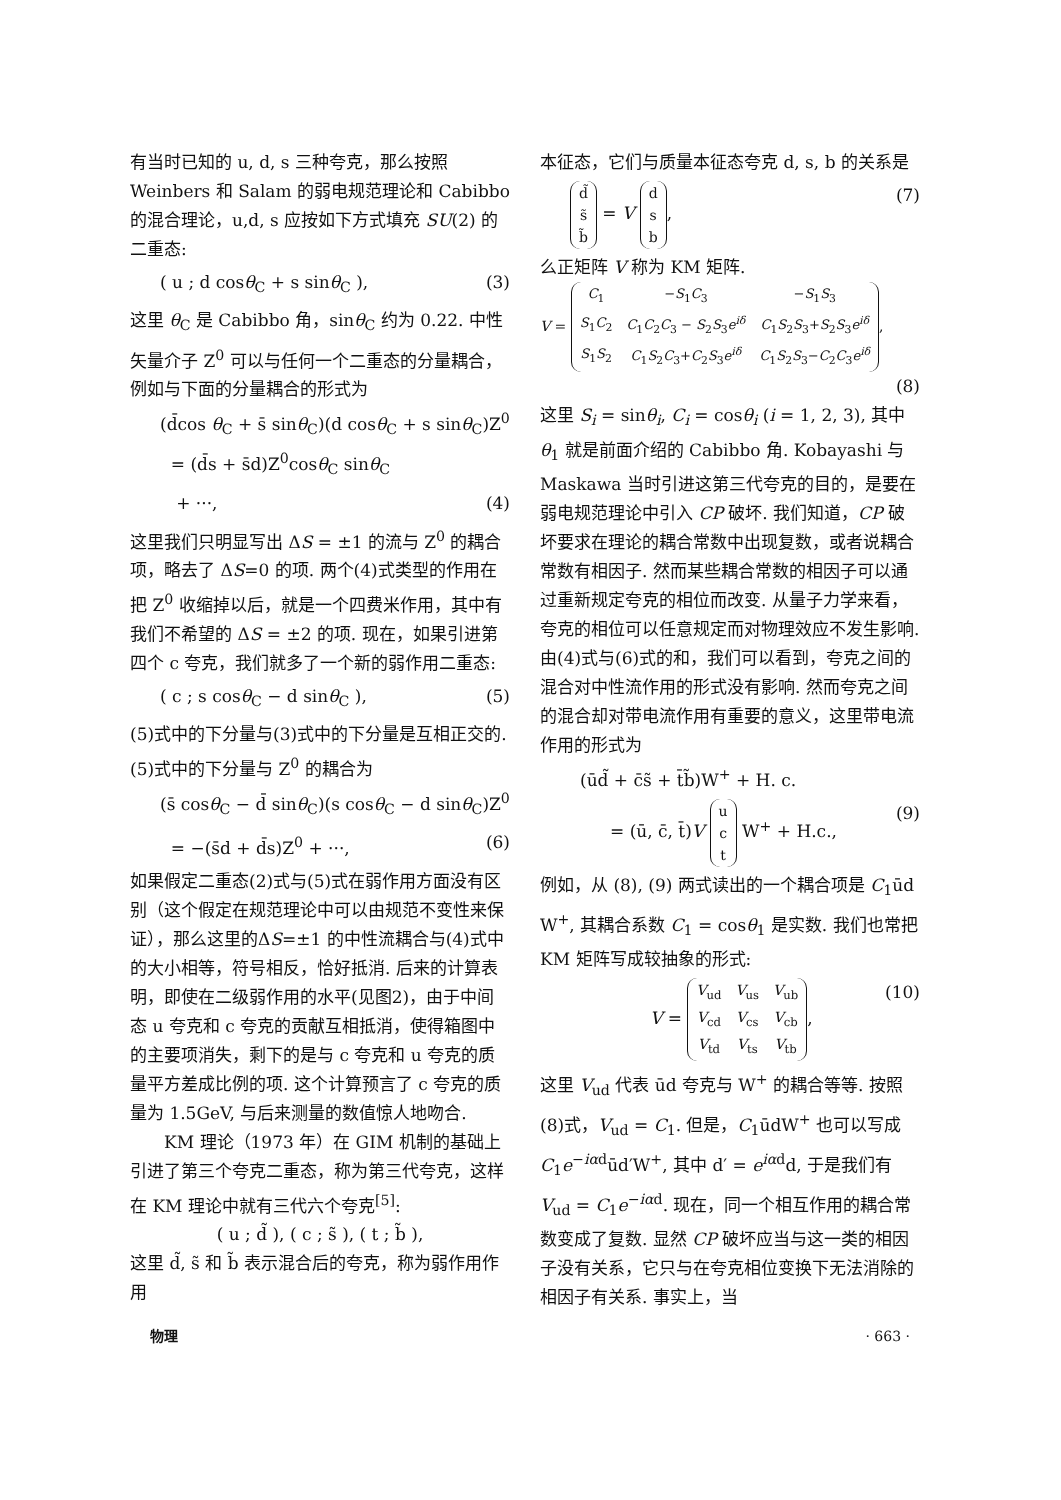有当时已知的 u, d, s 三种夸克，那么按照 Weinbers 和 Salam 的弱电规范理论和 Cabibbo 的混合理论，u,d, s 应按如下方式填充 SU(2) 的二重态:
( u ; d cosθ<sub>C</sub> + s sinθ<sub>C</sub> ), (3)
这里 θ<sub>C</sub> 是 Cabibbo 角，sinθ<sub>C</sub> 约为 0.22. 中性矢量介子 Z<sup>0</sup> 可以与任何一个二重态的分量耦合，例如与下面的分量耦合的形式为
(d̄cos θ<sub>C</sub> + s̄ sinθ<sub>C</sub>)(d cosθ<sub>C</sub> + s sinθ<sub>C</sub>)Z<sup>0</sup>
= (d̄s + s̄d)Z<sup>0</sup>cosθ<sub>C</sub> sinθ<sub>C</sub>
+ ···, (4)
这里我们只明显写出 ΔS = ±1 的流与 Z<sup>0</sup> 的耦合项，略去了 ΔS=0 的项. 两个(4)式类型的作用在把 Z<sup>0</sup> 收缩掉以后，就是一个四费米作用，其中有我们不希望的 ΔS = ±2 的项. 现在，如果引进第四个 c 夸克，我们就多了一个新的弱作用二重态:
( c ; s cosθ<sub>C</sub> − d sinθ<sub>C</sub> ), (5)
(5)式中的下分量与(3)式中的下分量是互相正交的. (5)式中的下分量与 Z<sup>0</sup> 的耦合为
(s̄ cosθ<sub>C</sub> − d̄ sinθ<sub>C</sub>)(s cosθ<sub>C</sub> − d sinθ<sub>C</sub>)Z<sup>0</sup>
= −(s̄d + d̄s)Z<sup>0</sup> + ···, (6)
如果假定二重态(2)式与(5)式在弱作用方面没有区别（这个假定在规范理论中可以由规范不变性来保证），那么这里的ΔS=±1 的中性流耦合与(4)式中的大小相等，符号相反，恰好抵消. 后来的计算表明，即使在二级弱作用的水平(见图2)，由于中间态 u 夸克和 c 夸克的贡献互相抵消，使得箱图中的主要项消失，剩下的是与 c 夸克和 u 夸克的质量平方差成比例的项. 这个计算预言了 c 夸克的质量为 1.5GeV, 与后来测量的数值惊人地吻合.
KM 理论（1973 年）在 GIM 机制的基础上引进了第三个夸克二重态，称为第三代夸克，这样在 KM 理论中就有三代六个夸克<sup>[5]</sup>:
( u ; d̃ ), ( c ; s̃ ), ( t ; b̃ ),
这里 d̃, s̃ 和 b̃ 表示混合后的夸克，称为弱作用作用
本征态，它们与质量本征态夸克 d, s, b 的关系是
| d̃ |
| s̃ |
| b̃ |
= V
| d |
| s |
| b |
, (7)
么正矩阵 V 称为 KM 矩阵.
V =
| C<sub>1</sub> | − S<sub>1</sub> C<sub>3</sub> | − S<sub>1</sub> S<sub>3</sub> |
| S<sub>1</sub> C<sub>2</sub> | C<sub>1</sub> C<sub>2</sub> C<sub>3</sub> − S<sub>2</sub> S<sub>3</sub> e<sup>iδ</sup> | C<sub>1</sub> S<sub>2</sub> S<sub>3</sub>+ S<sub>2</sub> S<sub>3</sub> e<sup>iδ</sup> |
| S<sub>1</sub> S<sub>2</sub> | C<sub>1</sub> S<sub>2</sub> C<sub>3</sub>+ C<sub>2</sub> S<sub>3</sub> e<sup>iδ</sup> | C<sub>1</sub> S<sub>2</sub> S<sub>3</sub>− C<sub>2</sub> C<sub>3</sub> e<sup>iδ</sup> |
,
(8)
这里 S<sub>i</sub> = sinθ<sub>i</sub>, C<sub>i</sub> = cosθ<sub>i</sub> (i = 1, 2, 3), 其中 θ<sub>1</sub> 就是前面介绍的 Cabibbo 角. Kobayashi 与 Maskawa 当时引进这第三代夸克的目的，是要在弱电规范理论中引入 CP 破坏. 我们知道，CP 破坏要求在理论的耦合常数中出现复数，或者说耦合常数有相因子. 然而某些耦合常数的相因子可以通过重新规定夸克的相位而改变. 从量子力学来看，夸克的相位可以任意规定而对物理效应不发生影响. 由(4)式与(6)式的和，我们可以看到，夸克之间的混合对中性流作用的形式没有影响. 然而夸克之间的混合却对带电流作用有重要的意义，这里带电流作用的形式为
(ūd̃ + c̄s̃ + t̄b̃)W<sup>+</sup> + H. c.
= (ū, c̄, t̄)V
| u |
| c |
| t |
W<sup>+</sup> + H.c., (9)
例如，从 (8), (9) 两式读出的一个耦合项是 C<sub>1</sub>ūd W<sup>+</sup>, 其耦合系数 C<sub>1</sub> = cosθ<sub>1</sub> 是实数. 我们也常把 KM 矩阵写成较抽象的形式:
V =
| V<sub>ud</sub> | V<sub>us</sub> | V<sub>ub</sub> |
| V<sub>cd</sub> | V<sub>cs</sub> | V<sub>cb</sub> |
| V<sub>td</sub> | V<sub>ts</sub> | V<sub>tb</sub> |
, (10)
这里 V<sub>ud</sub> 代表 ūd 夸克与 W<sup>+</sup> 的耦合等等. 按照(8)式，V<sub>ud</sub> = C<sub>1</sub>. 但是，C<sub>1</sub>ūdW<sup>+</sup> 也可以写成 C<sub>1</sub>e<sup>−iαd</sup>ūd′W<sup>+</sup>, 其中 d′ = e<sup>iαd</sup>d, 于是我们有 V<sub>ud</sub> = C<sub>1</sub>e<sup>−iαd</sup>. 现在，同一个相互作用的耦合常数变成了复数. 显然 CP 破坏应当与这一类的相因子没有关系，它只与在夸克相位变换下无法消除的相因子有关系. 事实上，当
物理 · 663 ·